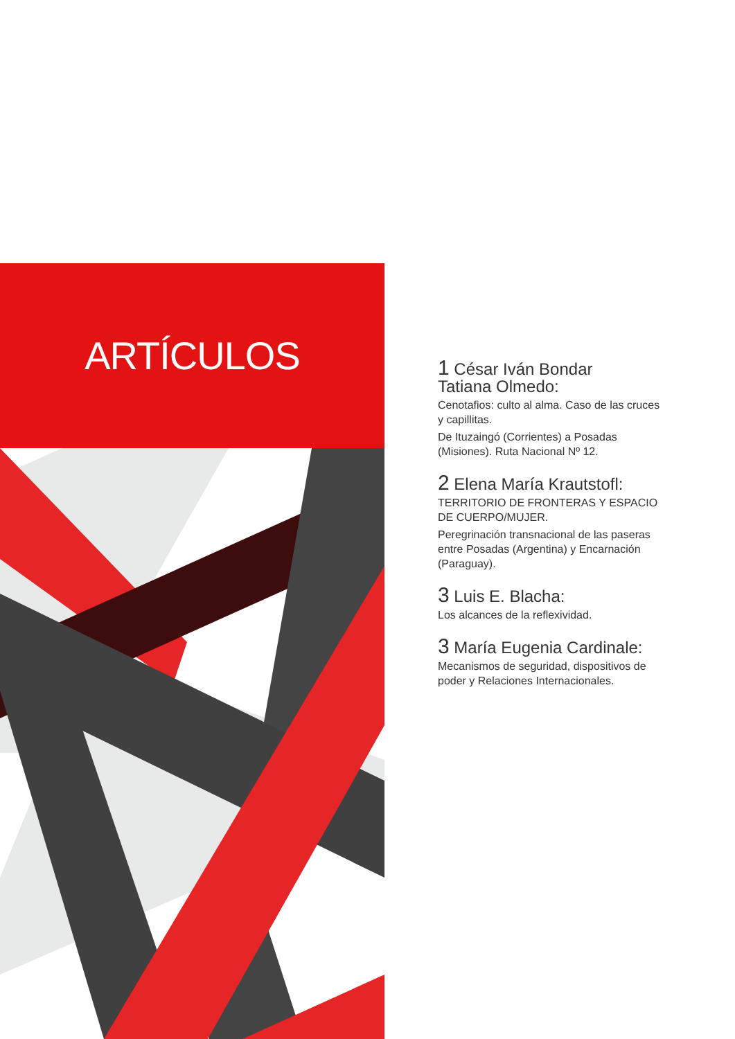ARTÍCULOS
1 César Iván Bondar
Tatiana Olmedo:
Cenotafios: culto al alma. Caso de las cruces y capillitas.
De Ituzaingó (Corrientes) a Posadas (Misiones). Ruta Nacional Nº 12.
2 Elena María Krautstofl:
TERRITORIO DE FRONTERAS Y ESPACIO DE CUERPO/MUJER.
Peregrinación transnacional de las paseras entre Posadas (Argentina) y Encarnación (Paraguay).
3 Luis E. Blacha:
Los alcances de la reflexividad.
3 María Eugenia Cardinale:
Mecanismos de seguridad, dispositivos de poder y Relaciones Internacionales.